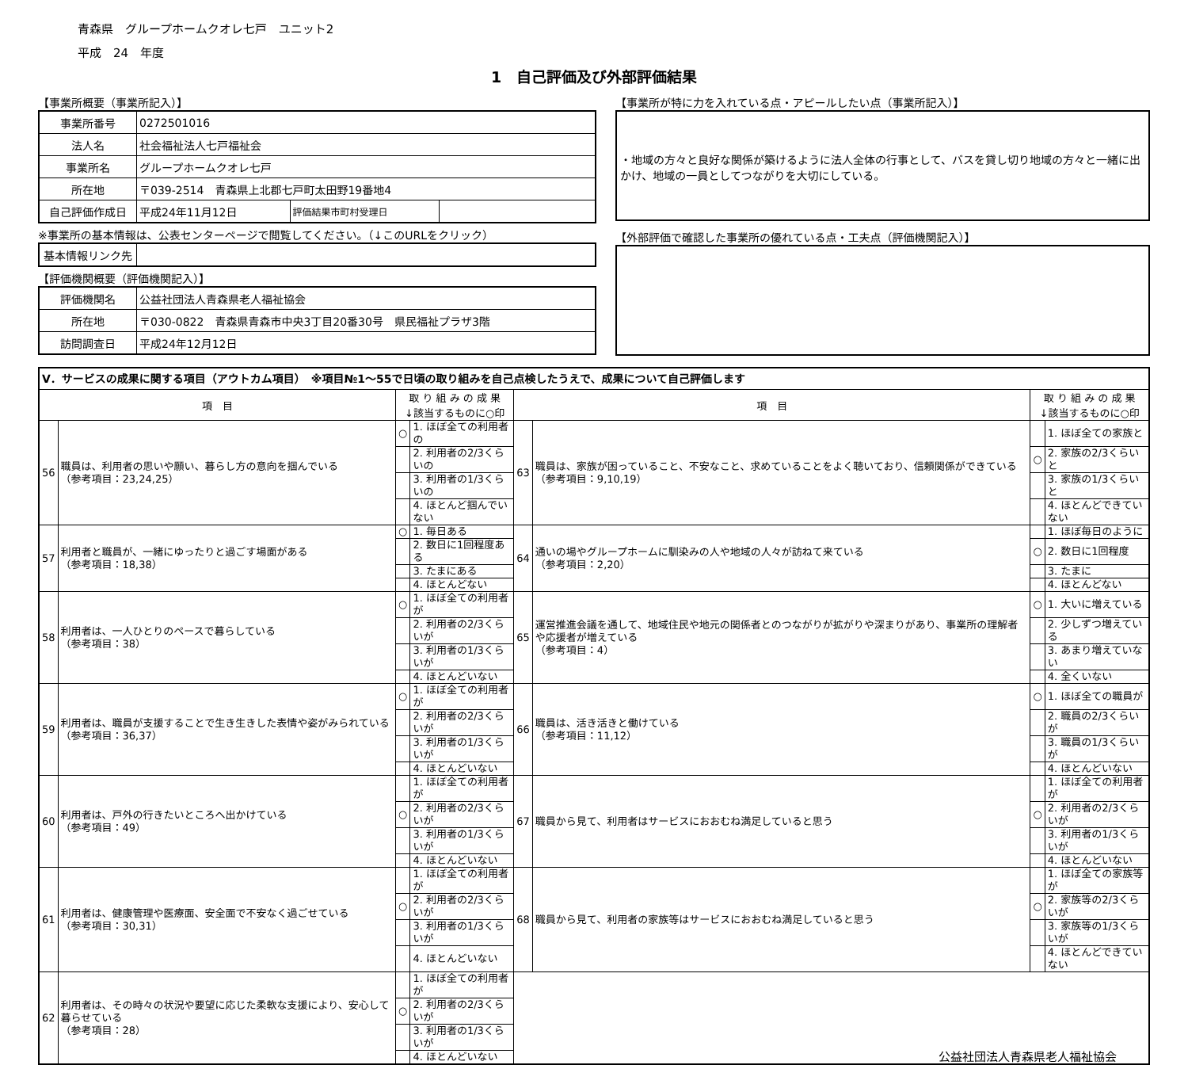青森県　グループホームクオレ七戸　ユニット2
平成　24　年度
1　自己評価及び外部評価結果
【事業所概要（事業所記入）】
| 事業所番号 | 0272501016 | | |
| 法人名 | 社会福祉法人七戸福祉会 | | |
| 事業所名 | グループホームクオレ七戸 | | |
| 所在地 | 〒039-2514 青森県上北郡七戸町太田野19番地4 | | |
| 自己評価作成日 | 平成24年11月12日 | 評価結果市町村受理日 | |
※事業所の基本情報は、公表センターページで閲覧してください。（↓このURLをクリック）
| 基本情報リンク先 | |
【評価機関概要（評価機関記入）】
| 評価機関名 | 公益社団法人青森県老人福祉協会 |
| 所在地 | 〒030-0822 青森県青森市中央3丁目20番30号 県民福祉プラザ3階 |
| 訪問調査日 | 平成24年12月12日 |
【事業所が特に力を入れている点・アピールしたい点（事業所記入）】
・地域の方々と良好な関係が築けるように法人全体の行事として、バスを貸し切り地域の方々と一緒に出かけ、地域の一員としてつながりを大切にしている。
【外部評価で確認した事業所の優れている点・工夫点（評価機関記入）】
| Ⅴ．サービスの成果に関する項目（アウトカム項目） ※項目№1～55で日頃の取り組みを自己点検したうえで、成果について自己評価します | | | | | | | |
| 項 目 | | 取 り 組 み の 成 果 ↓該当するものに○印 | | 項 目 | | 取 り 組 み の 成 果 ↓該当するものに○印 | |
| 56 | 職員は、利用者の思いや願い、暮らし方の意向を掴んでいる （参考項目：23,24,25） | ○ | 1. ほぼ全ての利用者の | 63 | 職員は、家族が困っていること、不安なこと、求めていることをよく聴いており、信頼関係ができている （参考項目：9,10,19） | | 1. ほぼ全ての家族と |
| | | | 2. 利用者の2/3くらいの | | | ○ | 2. 家族の2/3くらいと |
| | | | 3. 利用者の1/3くらいの | | | | 3. 家族の1/3くらいと |
| | | | 4. ほとんど掴んでいない | | | | 4. ほとんどできていない |
| 57 | 利用者と職員が、一緒にゆったりと過ごす場面がある （参考項目：18,38） | ○ | 1. 毎日ある | 64 | 通いの場やグループホームに馴染みの人や地域の人々が訪ねて来ている （参考項目：2,20） | | 1. ほぼ毎日のように |
| | | | 2. 数日に1回程度ある | | | ○ | 2. 数日に1回程度 |
| | | | 3. たまにある | | | | 3. たまに |
| | | | 4. ほとんどない | | | | 4. ほとんどない |
| 58 | 利用者は、一人ひとりのペースで暮らしている （参考項目：38） | ○ | 1. ほぼ全ての利用者が | 65 | 運営推進会議を通して、地域住民や地元の関係者とのつながりが拡がりや深まりがあり、事業所の理解者や応援者が増えている （参考項目：4） | ○ | 1. 大いに増えている |
| | | | 2. 利用者の2/3くらいが | | | | 2. 少しずつ増えている |
| | | | 3. 利用者の1/3くらいが | | | | 3. あまり増えていない |
| | | | 4. ほとんどいない | | | | 4. 全くいない |
| 59 | 利用者は、職員が支援することで生き生きした表情や姿がみられている （参考項目：36,37） | ○ | 1. ほぼ全ての利用者が | 66 | 職員は、活き活きと働けている （参考項目：11,12） | ○ | 1. ほぼ全ての職員が |
| | | | 2. 利用者の2/3くらいが | | | | 2. 職員の2/3くらいが |
| | | | 3. 利用者の1/3くらいが | | | | 3. 職員の1/3くらいが |
| | | | 4. ほとんどいない | | | | 4. ほとんどいない |
| 60 | 利用者は、戸外の行きたいところへ出かけている （参考項目：49） | | 1. ほぼ全ての利用者が | 67 | 職員から見て、利用者はサービスにおおむね満足していると思う | | 1. ほぼ全ての利用者が |
| | | ○ | 2. 利用者の2/3くらいが | | | ○ | 2. 利用者の2/3くらいが |
| | | | 3. 利用者の1/3くらいが | | | | 3. 利用者の1/3くらいが |
| | | | 4. ほとんどいない | | | | 4. ほとんどいない |
| 61 | 利用者は、健康管理や医療面、安全面で不安なく過ごせている （参考項目：30,31） | | 1. ほぼ全ての利用者が | 68 | 職員から見て、利用者の家族等はサービスにおおむね満足していると思う | | 1. ほぼ全ての家族等が |
| | | ○ | 2. 利用者の2/3くらいが | | | ○ | 2. 家族等の2/3くらいが |
| | | | 3. 利用者の1/3くらいが | | | | 3. 家族等の1/3くらいが |
| | | | 4. ほとんどいない | | | | 4. ほとんどできていない |
| 62 | 利用者は、その時々の状況や要望に応じた柔軟な支援により、安心して暮らせている （参考項目：28） | | 1. ほぼ全ての利用者が | 公益社団法人青森県老人福祉協会 | | | |
| | | ○ | 2. 利用者の2/3くらいが | | | | |
| | | | 3. 利用者の1/3くらいが | | | | |
| | | | 4. ほとんどいない | | | | |